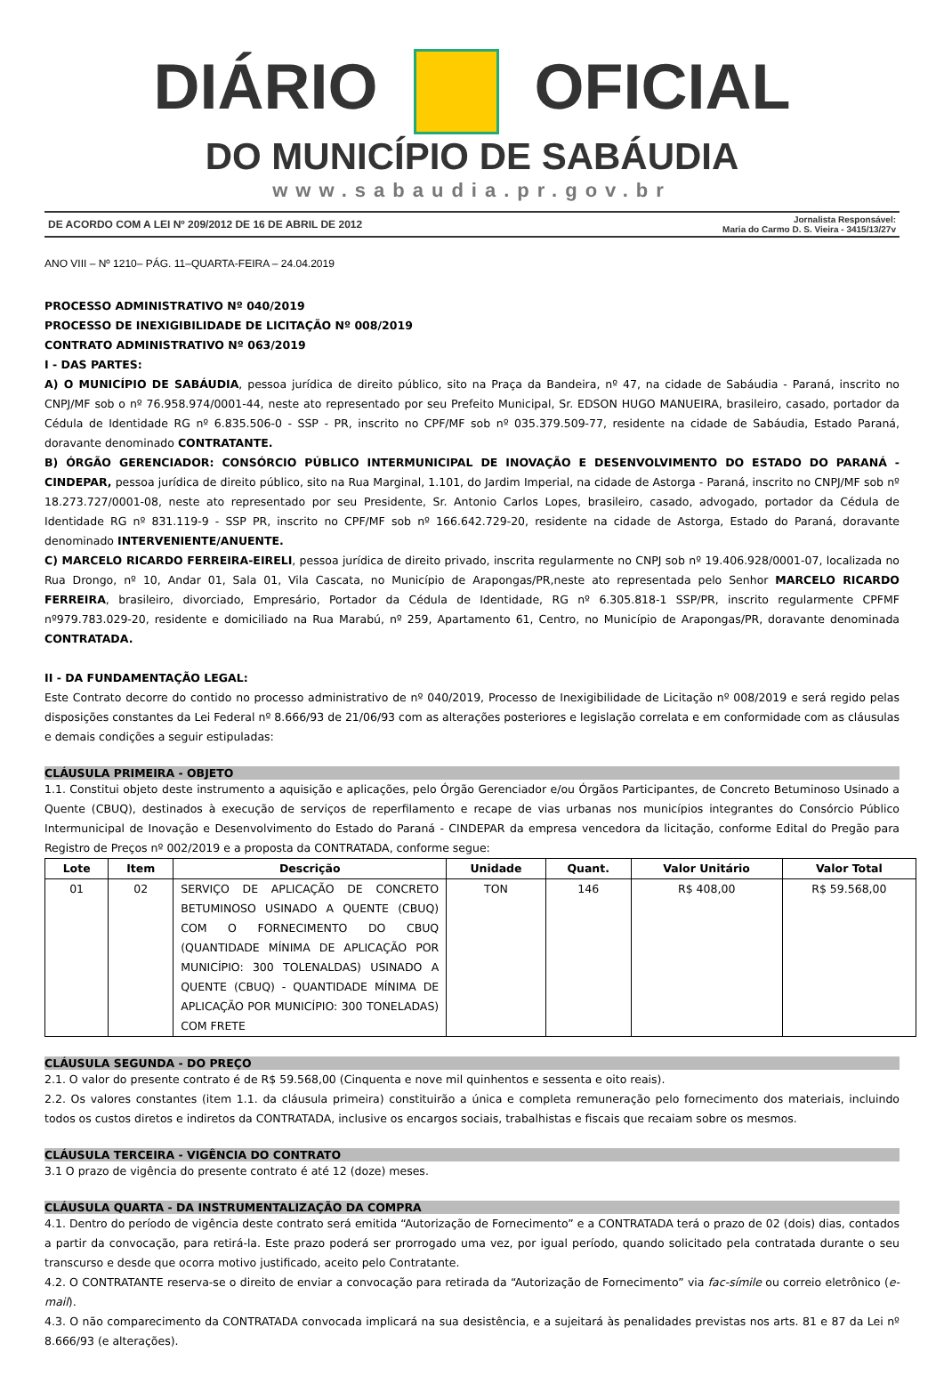DIÁRIO OFICIAL
DO MUNICÍPIO DE SABÁUDIA
www.sabaudia.pr.gov.br
DE ACORDO COM A LEI Nº 209/2012 DE 16 DE ABRIL DE 2012 Jornalista Responsável:
Maria do Carmo D. S. Vieira - 3415/13/27v
ANO VIII – Nº 1210– PÁG. 11–QUARTA-FEIRA – 24.04.2019
PROCESSO ADMINISTRATIVO Nº 040/2019
PROCESSO DE INEXIGIBILIDADE DE LICITAÇÃO Nº 008/2019
CONTRATO ADMINISTRATIVO Nº 063/2019
I - DAS PARTES:
A) O MUNICÍPIO DE SABÁUDIA, pessoa jurídica de direito público, sito na Praça da Bandeira, nº 47, na cidade de Sabáudia - Paraná, inscrito no CNPJ/MF sob o nº 76.958.974/0001-44, neste ato representado por seu Prefeito Municipal, Sr. EDSON HUGO MANUEIRA, brasileiro, casado, portador da Cédula de Identidade RG nº 6.835.506-0 - SSP - PR, inscrito no CPF/MF sob nº 035.379.509-77, residente na cidade de Sabáudia, Estado Paraná, doravante denominado CONTRATANTE.
B) ÓRGÃO GERENCIADOR: CONSÓRCIO PÚBLICO INTERMUNICIPAL DE INOVAÇÃO E DESENVOLVIMENTO DO ESTADO DO PARANÁ - CINDEPAR, pessoa jurídica de direito público, sito na Rua Marginal, 1.101, do Jardim Imperial, na cidade de Astorga - Paraná, inscrito no CNPJ/MF sob nº 18.273.727/0001-08, neste ato representado por seu Presidente, Sr. Antonio Carlos Lopes, brasileiro, casado, advogado, portador da Cédula de Identidade RG nº 831.119-9 - SSP PR, inscrito no CPF/MF sob nº 166.642.729-20, residente na cidade de Astorga, Estado do Paraná, doravante denominado INTERVENIENTE/ANUENTE.
C) MARCELO RICARDO FERREIRA-EIRELI, pessoa jurídica de direito privado, inscrita regularmente no CNPJ sob nº 19.406.928/0001-07, localizada no Rua Drongo, nº 10, Andar 01, Sala 01, Vila Cascata, no Município de Arapongas/PR,neste ato representada pelo Senhor MARCELO RICARDO FERREIRA, brasileiro, divorciado, Empresário, Portador da Cédula de Identidade, RG nº 6.305.818-1 SSP/PR, inscrito regularmente CPFMF nº979.783.029-20, residente e domiciliado na Rua Marabú, nº 259, Apartamento 61, Centro, no Município de Arapongas/PR, doravante denominada CONTRATADA.
II - DA FUNDAMENTAÇÃO LEGAL:
Este Contrato decorre do contido no processo administrativo de nº 040/2019, Processo de Inexigibilidade de Licitação nº 008/2019 e será regido pelas disposições constantes da Lei Federal nº 8.666/93 de 21/06/93 com as alterações posteriores e legislação correlata e em conformidade com as cláusulas e demais condições a seguir estipuladas:
CLÁUSULA PRIMEIRA - OBJETO
1.1. Constitui objeto deste instrumento a aquisição e aplicações, pelo Órgão Gerenciador e/ou Órgãos Participantes, de Concreto Betuminoso Usinado a Quente (CBUQ), destinados à execução de serviços de reperfilamento e recape de vias urbanas nos municípios integrantes do Consórcio Público Intermunicipal de Inovação e Desenvolvimento do Estado do Paraná - CINDEPAR da empresa vencedora da licitação, conforme Edital do Pregão para Registro de Preços nº 002/2019 e a proposta da CONTRATADA, conforme segue:
| Lote | Item | Descrição | Unidade | Quant. | Valor Unitário | Valor Total |
| --- | --- | --- | --- | --- | --- | --- |
| 01 | 02 | SERVIÇO DE APLICAÇÃO DE CONCRETO BETUMINOSO USINADO A QUENTE (CBUQ) COM O FORNECIMENTO DO CBUQ (QUANTIDADE MÍNIMA DE APLICAÇÃO POR MUNICÍPIO: 300 TOLENALDAS) USINADO A QUENTE (CBUQ) - QUANTIDADE MÍNIMA DE APLICAÇÃO POR MUNICÍPIO: 300 TONELADAS) COM FRETE | TON | 146 | R$ 408,00 | R$ 59.568,00 |
CLÁUSULA SEGUNDA - DO PREÇO
2.1. O valor do presente contrato é de R$ 59.568,00 (Cinquenta e nove mil quinhentos e sessenta e oito reais).
2.2. Os valores constantes (item 1.1. da cláusula primeira) constituirão a única e completa remuneração pelo fornecimento dos materiais, incluindo todos os custos diretos e indiretos da CONTRATADA, inclusive os encargos sociais, trabalhistas e fiscais que recaiam sobre os mesmos.
CLÁUSULA TERCEIRA - VIGÊNCIA DO CONTRATO
3.1 O prazo de vigência do presente contrato é até 12 (doze) meses.
CLÁUSULA QUARTA - DA INSTRUMENTALIZAÇÃO DA COMPRA
4.1. Dentro do período de vigência deste contrato será emitida “Autorização de Fornecimento” e a CONTRATADA terá o prazo de 02 (dois) dias, contados a partir da convocação, para retirá-la. Este prazo poderá ser prorrogado uma vez, por igual período, quando solicitado pela contratada durante o seu transcurso e desde que ocorra motivo justificado, aceito pelo Contratante.
4.2. O CONTRATANTE reserva-se o direito de enviar a convocação para retirada da “Autorização de Fornecimento” via fac-símile ou correio eletrônico (e-mail).
4.3. O não comparecimento da CONTRATADA convocada implicará na sua desistência, e a sujeitará às penalidades previstas nos arts. 81 e 87 da Lei nº 8.666/93 (e alterações).